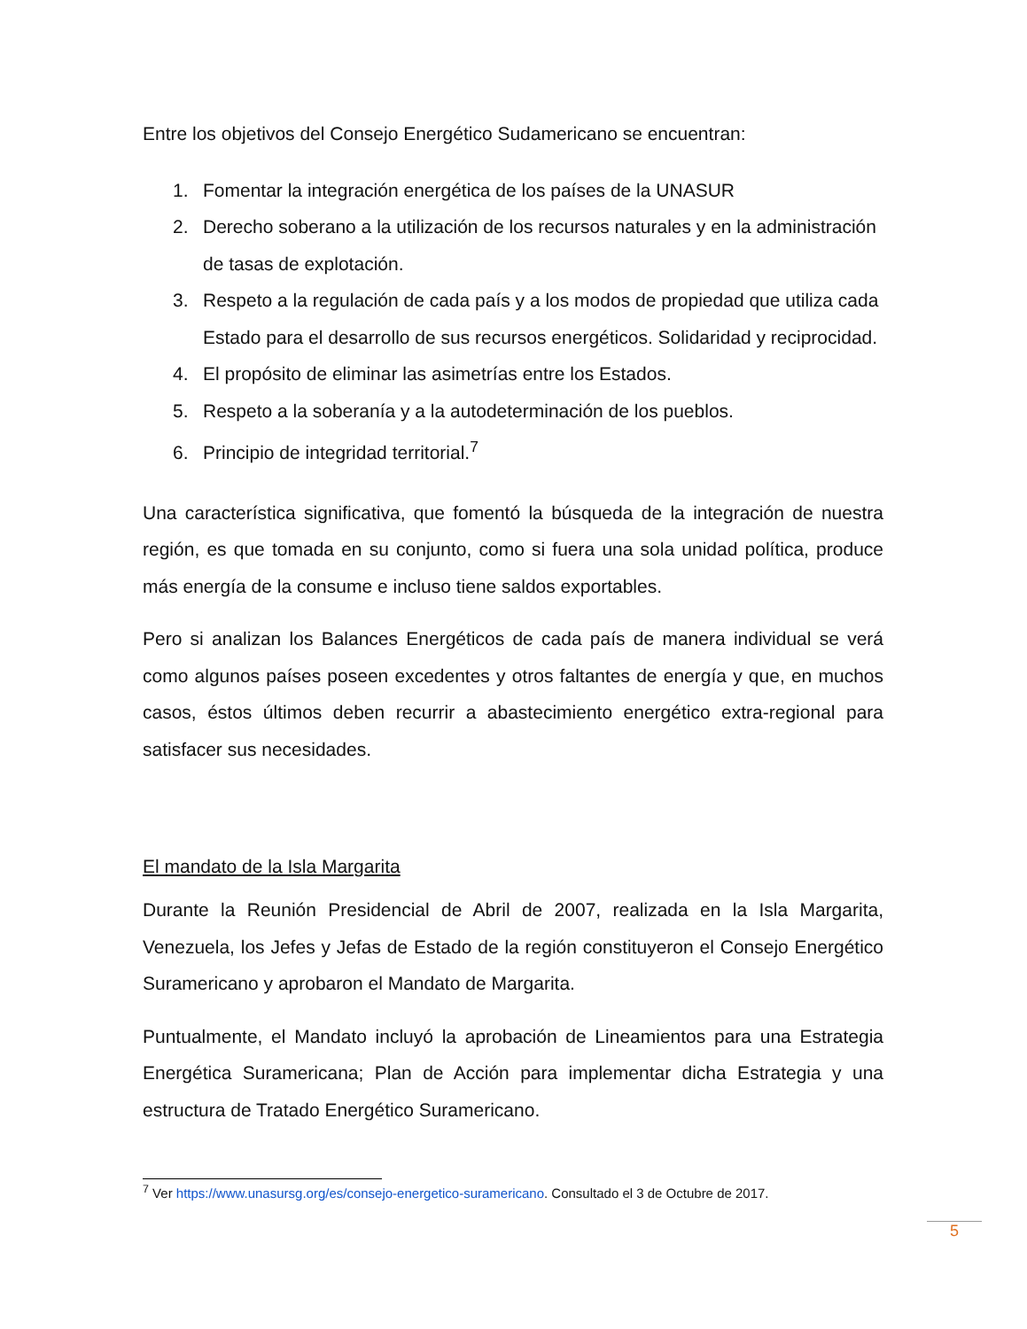Entre los objetivos del Consejo Energético Sudamericano se encuentran:
1. Fomentar la integración energética de los países de la UNASUR
2. Derecho soberano a la utilización de los recursos naturales y en la administración de tasas de explotación.
3. Respeto a la regulación de cada país y a los modos de propiedad que utiliza cada Estado para el desarrollo de sus recursos energéticos. Solidaridad y reciprocidad.
4. El propósito de eliminar las asimetrías entre los Estados.
5. Respeto a la soberanía y a la autodeterminación de los pueblos.
6. Principio de integridad territorial.<sup>7</sup>
Una característica significativa, que fomentó la búsqueda de la integración de nuestra región, es que tomada en su conjunto, como si fuera una sola unidad política, produce más energía de la consume e incluso tiene saldos exportables.
Pero si analizan los Balances Energéticos de cada país de manera individual se verá como algunos países poseen excedentes y otros faltantes de energía y que, en muchos casos, éstos últimos deben recurrir a abastecimiento energético extra-regional para satisfacer sus necesidades.
El mandato de la Isla Margarita
Durante la Reunión Presidencial de Abril de 2007, realizada en la Isla Margarita, Venezuela, los Jefes y Jefas de Estado de la región constituyeron el Consejo Energético Suramericano y aprobaron el Mandato de Margarita.
Puntualmente, el Mandato incluyó la aprobación de Lineamientos para una Estrategia Energética Suramericana; Plan de Acción para implementar dicha Estrategia y una estructura de Tratado Energético Suramericano.
<sup>7</sup> Ver https://www.unasursg.org/es/consejo-energetico-suramericano. Consultado el 3 de Octubre de 2017.
5